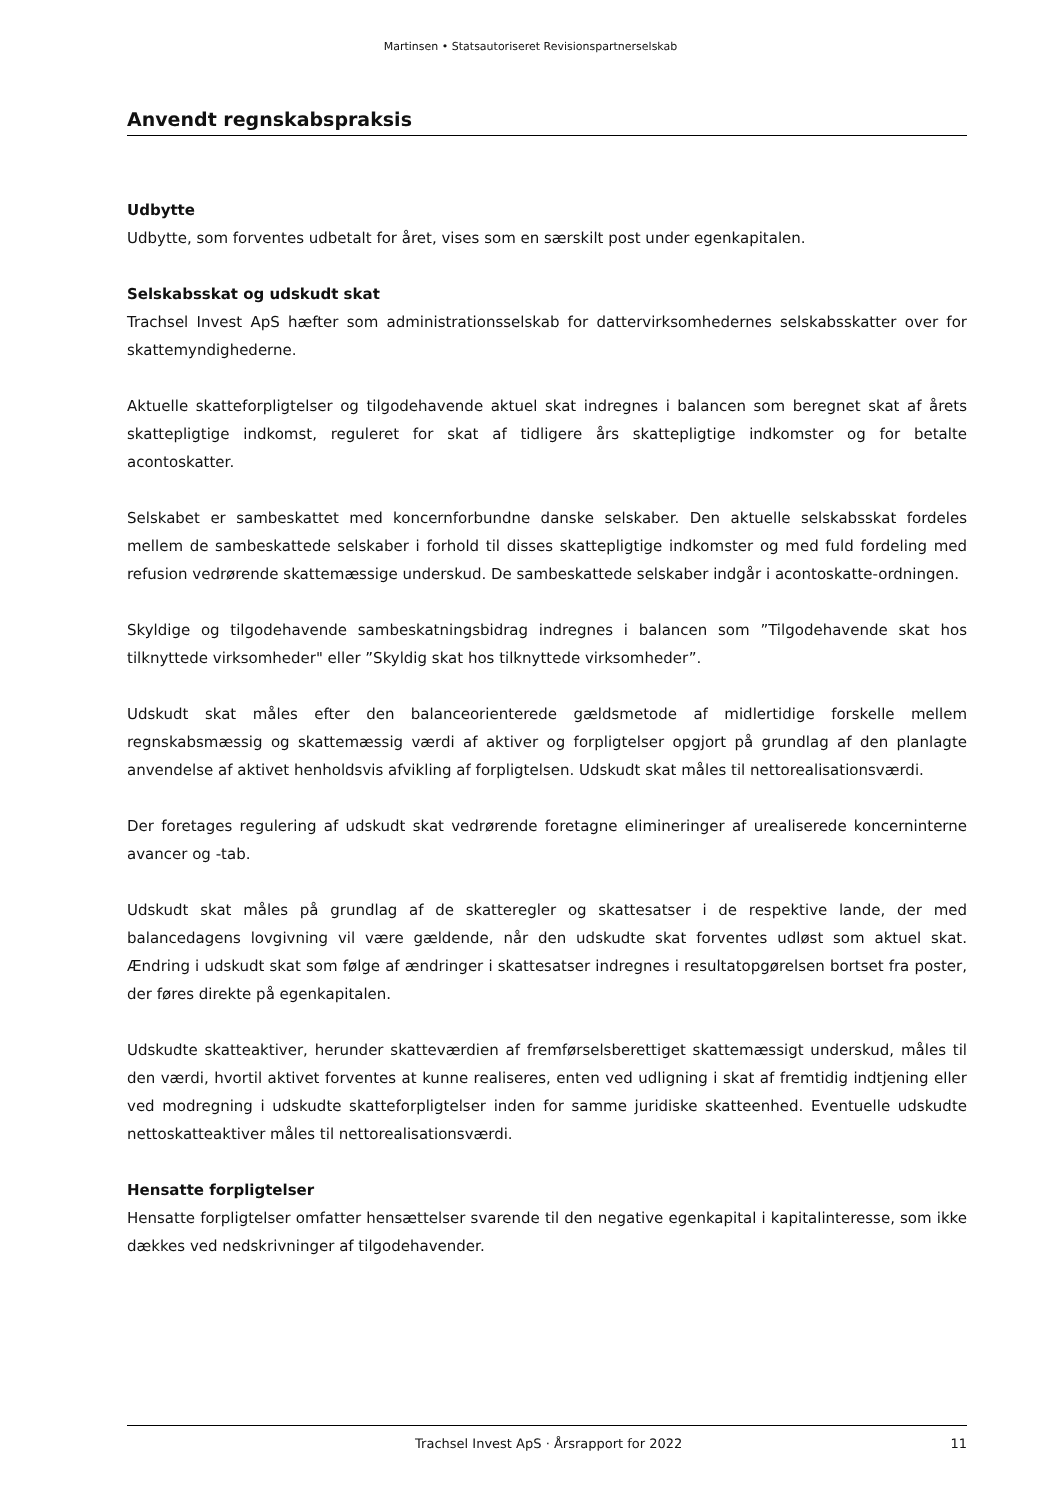Martinsen • Statsautoriseret Revisionspartnerselskab
Anvendt regnskabspraksis
Udbytte
Udbytte, som forventes udbetalt for året, vises som en særskilt post under egenkapitalen.
Selskabsskat og udskudt skat
Trachsel Invest ApS hæfter som administrationsselskab for dattervirksomhedernes selskabsskatter over for skattemyndighederne.
Aktuelle skatteforpligtelser og tilgodehavende aktuel skat indregnes i balancen som beregnet skat af årets skattepligtige indkomst, reguleret for skat af tidligere års skattepligtige indkomster og for betalte acontoskatter.
Selskabet er sambeskattet med koncernforbundne danske selskaber. Den aktuelle selskabsskat fordeles mellem de sambeskattede selskaber i forhold til disses skattepligtige indkomster og med fuld fordeling med refusion vedrørende skattemæssige underskud. De sambeskattede selskaber indgår i acontoskatte-ordningen.
Skyldige og tilgodehavende sambeskatningsbidrag indregnes i balancen som ”Tilgodehavende skat hos tilknyttede virksomheder" eller ”Skyldig skat hos tilknyttede virksomheder”.
Udskudt skat måles efter den balanceorienterede gældsmetode af midlertidige forskelle mellem regnskabsmæssig og skattemæssig værdi af aktiver og forpligtelser opgjort på grundlag af den planlagte anvendelse af aktivet henholdsvis afvikling af forpligtelsen. Udskudt skat måles til nettorealisationsværdi.
Der foretages regulering af udskudt skat vedrørende foretagne elimineringer af urealiserede koncerninterne avancer og -tab.
Udskudt skat måles på grundlag af de skatteregler og skattesatser i de respektive lande, der med balancedagens lovgivning vil være gældende, når den udskudte skat forventes udløst som aktuel skat. Ændring i udskudt skat som følge af ændringer i skattesatser indregnes i resultatopgørelsen bortset fra poster, der føres direkte på egenkapitalen.
Udskudte skatteaktiver, herunder skatteværdien af fremførselsberettiget skattemæssigt underskud, måles til den værdi, hvortil aktivet forventes at kunne realiseres, enten ved udligning i skat af fremtidig indtjening eller ved modregning i udskudte skatteforpligtelser inden for samme juridiske skatteenhed. Eventuelle udskudte nettoskatteaktiver måles til nettorealisationsværdi.
Hensatte forpligtelser
Hensatte forpligtelser omfatter hensættelser svarende til den negative egenkapital i kapitalinteresse, som ikke dækkes ved nedskrivninger af tilgodehavender.
Trachsel Invest ApS · Årsrapport for 2022 11